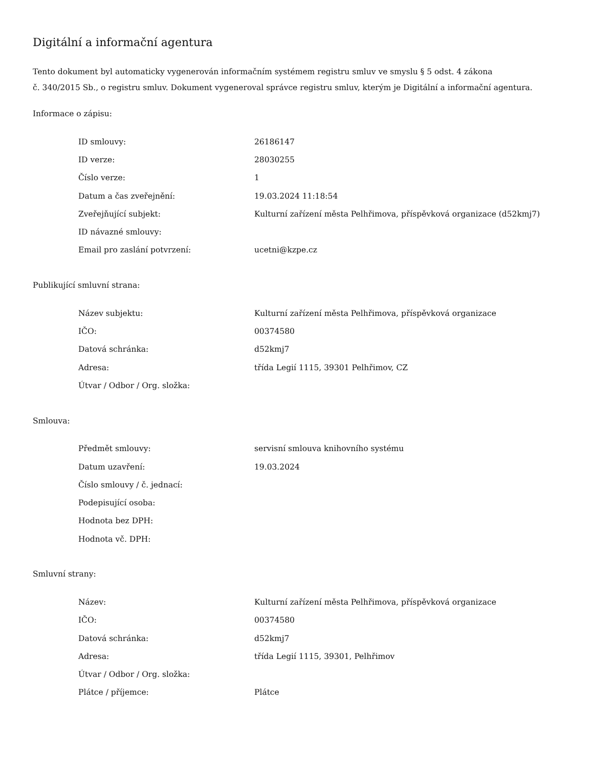Digitální a informační agentura
Tento dokument byl automaticky vygenerován informačním systémem registru smluv ve smyslu § 5 odst. 4 zákona
č. 340/2015 Sb., o registru smluv. Dokument vygeneroval správce registru smluv, kterým je Digitální a informační agentura.
Informace o zápisu:
| ID smlouvy: | 26186147 |
| ID verze: | 28030255 |
| Číslo verze: | 1 |
| Datum a čas zveřejnění: | 19.03.2024 11:18:54 |
| Zveřejňující subjekt: | Kulturní zařízení města Pelhřimova, příspěvková organizace (d52kmj7) |
| ID návazné smlouvy: | |
| Email pro zaslání potvrzení: | ucetni@kzpe.cz |
Publikující smluvní strana:
| Název subjektu: | Kulturní zařízení města Pelhřimova, příspěvková organizace |
| IČO: | 00374580 |
| Datová schránka: | d52kmj7 |
| Adresa: | třída Legií 1115, 39301 Pelhřimov, CZ |
| Útvar / Odbor / Org. složka: | |
Smlouva:
| Předmět smlouvy: | servisní smlouva knihovního systému |
| Datum uzavření: | 19.03.2024 |
| Číslo smlouvy / č. jednací: | |
| Podepisující osoba: | |
| Hodnota bez DPH: | |
| Hodnota vč. DPH: | |
Smluvní strany:
| Název: | Kulturní zařízení města Pelhřimova, příspěvková organizace |
| IČO: | 00374580 |
| Datová schránka: | d52kmj7 |
| Adresa: | třída Legií 1115, 39301, Pelhřimov |
| Útvar / Odbor / Org. složka: | |
| Plátce / příjemce: | Plátce |